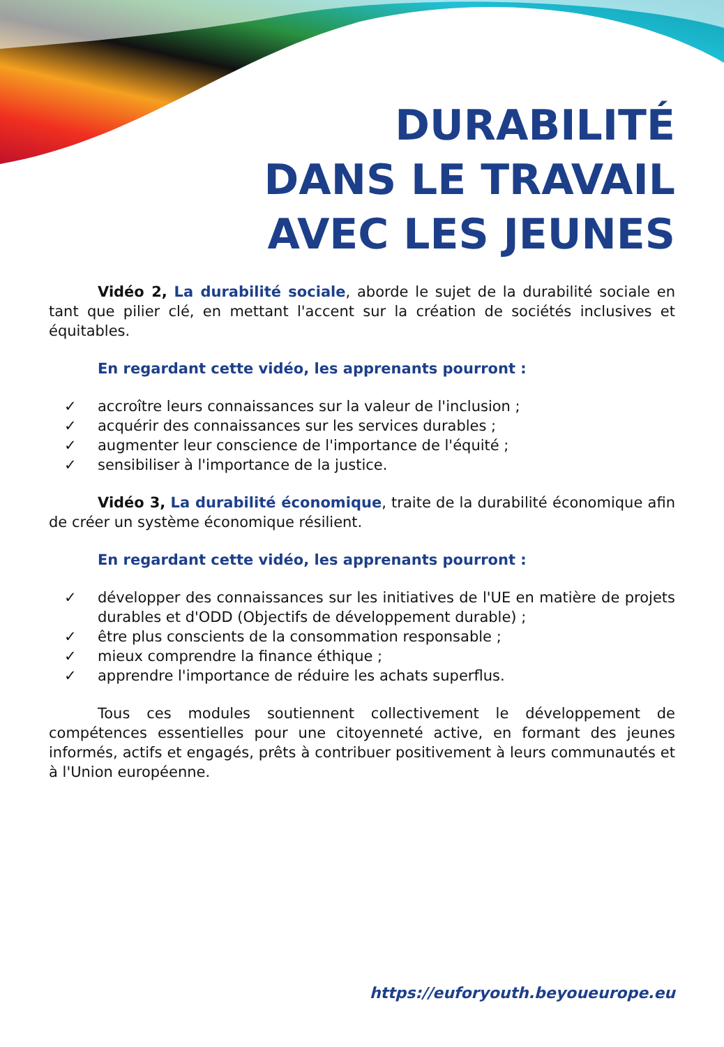DURABILITÉ
DANS LE TRAVAIL
AVEC LES JEUNES
Vidéo 2, La durabilité sociale, aborde le sujet de la durabilité sociale en tant que pilier clé, en mettant l'accent sur la création de sociétés inclusives et équitables.
En regardant cette vidéo, les apprenants pourront :
✓ accroître leurs connaissances sur la valeur de l'inclusion ;
✓ acquérir des connaissances sur les services durables ;
✓ augmenter leur conscience de l'importance de l'équité ;
✓ sensibiliser à l'importance de la justice.
Vidéo 3, La durabilité économique, traite de la durabilité économique afin de créer un système économique résilient.
En regardant cette vidéo, les apprenants pourront :
✓ développer des connaissances sur les initiatives de l'UE en matière de projets durables et d'ODD (Objectifs de développement durable) ;
✓ être plus conscients de la consommation responsable ;
✓ mieux comprendre la finance éthique ;
✓ apprendre l'importance de réduire les achats superflus.
Tous ces modules soutiennent collectivement le développement de compétences essentielles pour une citoyenneté active, en formant des jeunes informés, actifs et engagés, prêts à contribuer positivement à leurs communautés et à l'Union européenne.
https://euforyouth.beyoueurope.eu